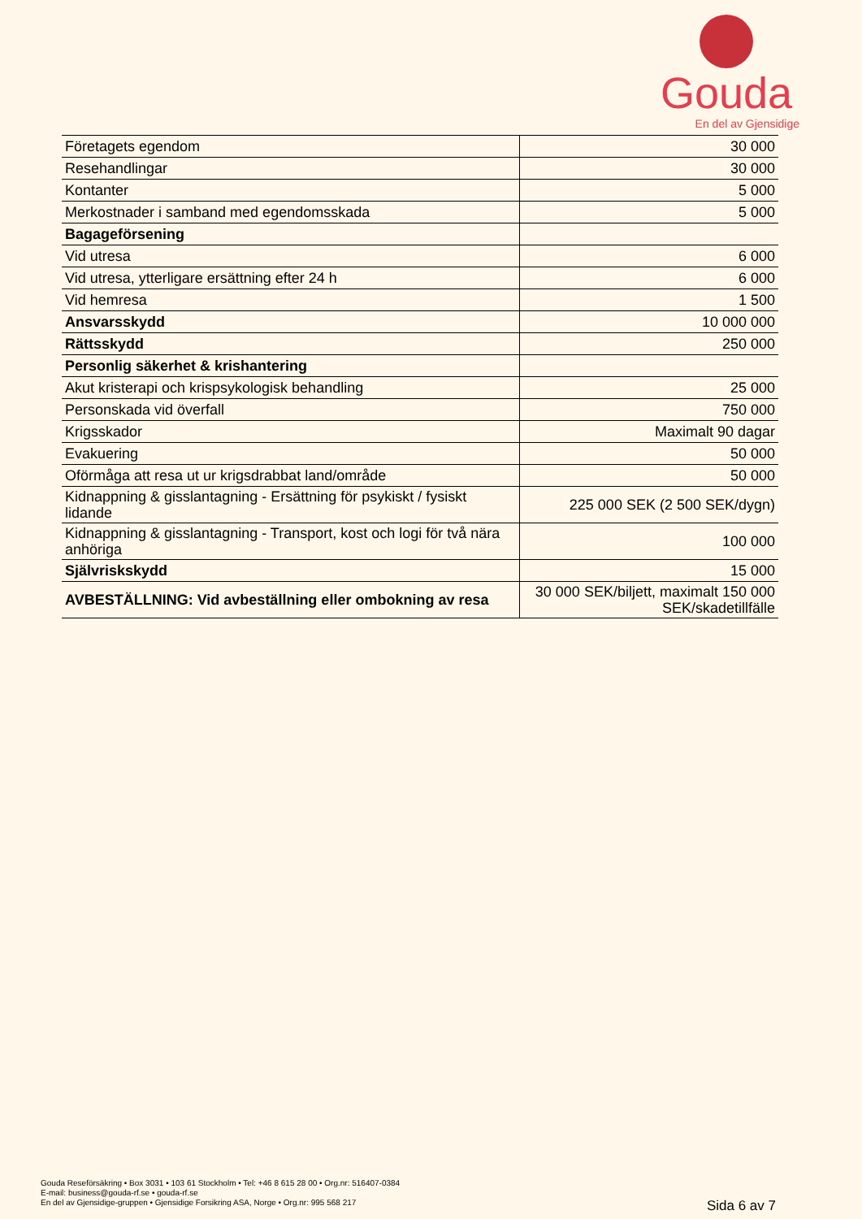Gouda
En del av Gjensidige
| Företagets egendom | 30 000 |
| Resehandlingar | 30 000 |
| Kontanter | 5 000 |
| Merkostnader i samband med egendomsskada | 5 000 |
| Bagageförsening | |
| Vid utresa | 6 000 |
| Vid utresa, ytterligare ersättning efter 24 h | 6 000 |
| Vid hemresa | 1 500 |
| Ansvarsskydd | 10 000 000 |
| Rättsskydd | 250 000 |
| Personlig säkerhet & krishantering | |
| Akut kristerapi och krispsykologisk behandling | 25 000 |
| Personskada vid överfall | 750 000 |
| Krigsskador | Maximalt 90 dagar |
| Evakuering | 50 000 |
| Oförmåga att resa ut ur krigsdrabbat land/område | 50 000 |
| Kidnappning & gisslantagning - Ersättning för psykiskt / fysiskt lidande | 225 000 SEK (2 500 SEK/dygn) |
| Kidnappning & gisslantagning - Transport, kost och logi för två nära anhöriga | 100 000 |
| Självriskskydd | 15 000 |
| AVBESTÄLLNING: Vid avbeställning eller ombokning av resa | 30 000 SEK/biljett, maximalt 150 000 SEK/skadetillfälle |
Gouda Reseförsäkring • Box 3031 • 103 61 Stockholm • Tel: +46 8 615 28 00 • Org.nr: 516407-0384
E-mail: business@gouda-rf.se • gouda-rf.se
En del av Gjensidige-gruppen • Gjensidige Forsikring ASA, Norge • Org.nr: 995 568 217
Sida 6 av 7